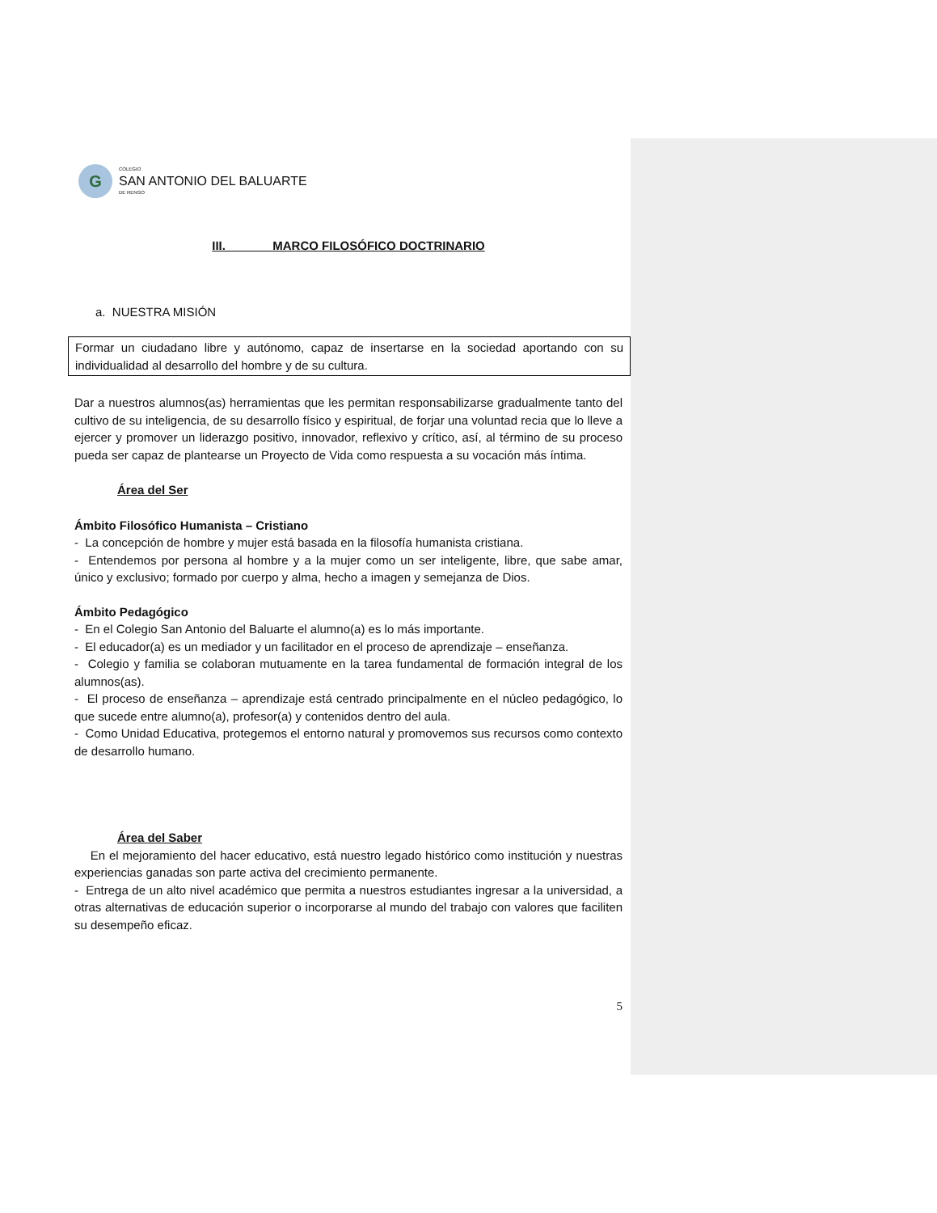G
COLEGIO
SAN ANTONIO DEL BALUARTE
DE RENGO
III. MARCO FILOSÓFICO DOCTRINARIO
a. NUESTRA MISIÓN
Formar un ciudadano libre y autónomo, capaz de insertarse en la sociedad aportando con su individualidad al desarrollo del hombre y de su cultura.
Dar a nuestros alumnos(as) herramientas que les permitan responsabilizarse gradualmente tanto del cultivo de su inteligencia, de su desarrollo físico y espiritual, de forjar una voluntad recia que lo lleve a ejercer y promover un liderazgo positivo, innovador, reflexivo y crítico, así, al término de su proceso pueda ser capaz de plantearse un Proyecto de Vida como respuesta a su vocación más íntima.
Área del Ser
Ámbito Filosófico Humanista – Cristiano
- La concepción de hombre y mujer está basada en la filosofía humanista cristiana.
- Entendemos por persona al hombre y a la mujer como un ser inteligente, libre, que sabe amar, único y exclusivo; formado por cuerpo y alma, hecho a imagen y semejanza de Dios.
Ámbito Pedagógico
- En el Colegio San Antonio del Baluarte el alumno(a) es lo más importante.
- El educador(a) es un mediador y un facilitador en el proceso de aprendizaje – enseñanza.
- Colegio y familia se colaboran mutuamente en la tarea fundamental de formación integral de los alumnos(as).
- El proceso de enseñanza – aprendizaje está centrado principalmente en el núcleo pedagógico, lo que sucede entre alumno(a), profesor(a) y contenidos dentro del aula.
- Como Unidad Educativa, protegemos el entorno natural y promovemos sus recursos como contexto de desarrollo humano.
Área del Saber
En el mejoramiento del hacer educativo, está nuestro legado histórico como institución y nuestras experiencias ganadas son parte activa del crecimiento permanente.
- Entrega de un alto nivel académico que permita a nuestros estudiantes ingresar a la universidad, a otras alternativas de educación superior o incorporarse al mundo del trabajo con valores que faciliten su desempeño eficaz.
5